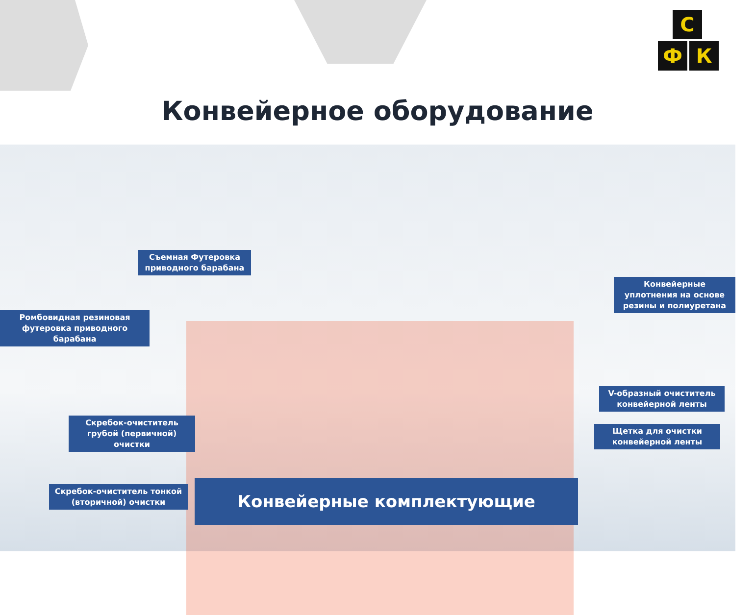С
Ф К
Конвейерное оборудование
Съемная Футеровка приводного барабана
Конвейерные уплотнения на основе резины и полиуретана
Ромбовидная резиновая футеровка приводного барабана
V-образный очиститель конвейерной ленты
Скребок-очиститель грубой (первичной) очистки
Щетка для очистки конвейерной ленты
Скребок-очиститель тонкой (вторичной) очистки
Конвейерные комплектующие